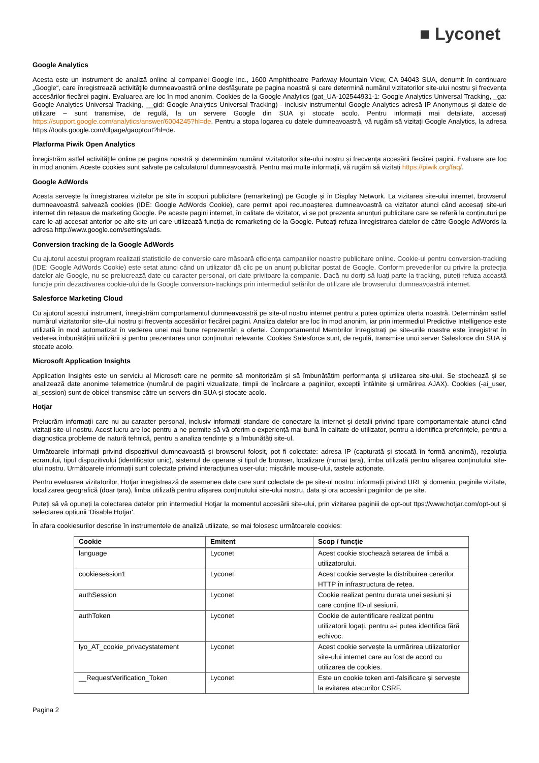■ Lyconet
Google Analytics
Acesta este un instrument de analiză online al companiei Google Inc., 1600 Amphitheatre Parkway Mountain View, CA 94043 SUA, denumit în continuare „Google“, care înregistrează activitățile dumneavoastră online desfășurate pe pagina noastră și care determină numărul vizitatorilor site-ului nostru și frecvența accesărilor fiecărei pagini. Evaluarea are loc în mod anonim. Cookies de la Google Analytics (gat_UA-102544931-1: Google Analytics Universal Tracking, _ga: Google Analytics Universal Tracking, __gid: Google Analytics Universal Tracking) - inclusiv instrumentul Google Analytics adresă IP Anonymous și datele de utilizare – sunt transmise, de regulă, la un servere Google din SUA și stocate acolo. Pentru informații mai detaliate, accesați https://support.google.com/analytics/answer/6004245?hl=de. Pentru a stopa logarea cu datele dumneavoastră, vă rugăm să vizitați Google Analytics, la adresa https://tools.google.com/dlpage/gaoptout?hl=de.
Platforma Piwik Open Analytics
Înregistrăm astfel activitățile online pe pagina noastră și determinăm numărul vizitatorilor site-ului nostru și frecvența accesării fiecărei pagini. Evaluare are loc în mod anonim. Aceste cookies sunt salvate pe calculatorul dumneavoastră. Pentru mai multe informații, vă rugăm să vizitați https://piwik.org/faq/.
Google AdWords
Acesta servește la înregistrarea vizitelor pe site în scopuri publicitare (remarketing) pe Google și în Display Network. La vizitarea site-ului internet, browserul dumneavoastră salvează cookies (IDE: Google AdWords Cookie), care permit apoi recunoașterea dumneavoastră ca vizitator atunci când accesați site-uri internet din rețeaua de marketing Google. Pe aceste pagini internet, în calitate de vizitator, vi se pot prezenta anunțuri publicitare care se referă la conținuturi pe care le-ați accesat anterior pe alte site-uri care utilizează funcția de remarketing de la Google. Puteați refuza înregistrarea datelor de către Google AdWords la adresa http://www.google.com/settings/ads.
Conversion tracking de la Google AdWords
Cu ajutorul acestui program realizați statisticile de conversie care măsoară eficiența campaniilor noastre publicitare online. Cookie-ul pentru conversion-tracking (IDE: Google AdWords Cookie) este setat atunci când un utilizator dă clic pe un anunț publicitar postat de Google. Conform prevederilor cu privire la protecția datelor ale Google, nu se prelucrează date cu caracter personal, ori date privitoare la companie. Dacă nu doriți să luați parte la tracking, puteți refuza această funcție prin dezactivarea cookie-ului de la Google conversion-trackings prin intermediul setărilor de utilizare ale browserului dumneavoastră internet.
Salesforce Marketing Cloud
Cu ajutorul acestui instrument, înregistrăm comportamentul dumneavoastră pe site-ul nostru internet pentru a putea optimiza oferta noastră. Determinăm astfel numărul vizitatorilor site-ului nostru și frecvența accesărilor fiecărei pagini. Analiza datelor are loc în mod anonim, iar prin intermediul Predictive Intelligence este utilizată în mod automatizat în vederea unei mai bune reprezentări a ofertei. Comportamentul Membrilor înregistrați pe site-urile noastre este înregistrat în vederea îmbunătățirii utilizării și pentru prezentarea unor conținuturi relevante. Cookies Salesforce sunt, de regulă, transmise unui server Salesforce din SUA și stocate acolo.
Microsoft Application Insights
Application Insights este un serviciu al Microsoft care ne permite să monitorizăm și să îmbunătățim performanța și utilizarea site-ului. Se stochează și se analizează date anonime telemetrice (numărul de pagini vizualizate, timpii de încărcare a paginilor, excepții întâlnite și urmărirea AJAX). Cookies (-ai_user, ai_session) sunt de obicei transmise către un servers din SUA și stocate acolo.
Hotjar
Prelucrăm informații care nu au caracter personal, inclusiv informații standare de conectare la internet și detalii privind tipare comportamentale atunci când vizitați site-ul nostru. Acest lucru are loc pentru a ne permite să vă oferim o experiență mai bună în calitate de utilizator, pentru a identifica preferințele, pentru a diagnostica probleme de natură tehnică, pentru a analiza tendințe și a îmbunătăți site-ul.
Următoarele informații privind dispozitivul dumneavoastă și browserul folosit, pot fi colectate: adresa IP (capturată și stocată în formă anonimă), rezoluția ecranului, tipul dispozitivului (identificator unic), sistemul de operare și tipul de browser, localizare (numai țara), limba utilizată pentru afișarea conținutului site-ului nostru. Următoarele informații sunt colectate privind interacțiunea user-ului: mișcările mouse-ului, tastele acționate.
Pentru eveluarea vizitatorilor, Hotjar inregistrează de asemenea date care sunt colectate de pe site-ul nostru: informații privind URL și domeniu, paginile vizitate, localizarea geografică (doar țara), limba utilizată pentru afișarea conținutului site-ului nostru, data și ora accesării paginilor de pe site.
Puteți să vă opuneți la colectarea datelor prin intermediul Hotjar la momentul accesării site-ului, prin vizitarea paginiii de opt-out ttps://www.hotjar.com/opt-out și selectarea opțiunii 'Disable Hotjar'.
În afara cookiesurilor descrise în instrumentele de analiză utilizate, se mai folosesc următoarele cookies:
| Cookie | Emitent | Scop / funcție |
| --- | --- | --- |
| language | Lyconet | Acest cookie stochează setarea de limbă a utilizatorului. |
| cookiesession1 | Lyconet | Acest cookie servește la distribuirea cererilor HTTP în infrastructura de rețea. |
| authSession | Lyconet | Cookie realizat pentru durata unei sesiuni și care conține ID-ul sesiunii. |
| authToken | Lyconet | Cookie de autentificare realizat pentru utilizatorii logați, pentru a-i putea identifica fără echivoc. |
| lyo_AT_cookie_privacystatement | Lyconet | Acest cookie servește la urmărirea utilizatorilor site-ului internet care au fost de acord cu utilizarea de cookies. |
| __RequestVerification_Token | Lyconet | Este un cookie token anti-falsificare și servește la evitarea atacurilor CSRF. |
Pagina 2